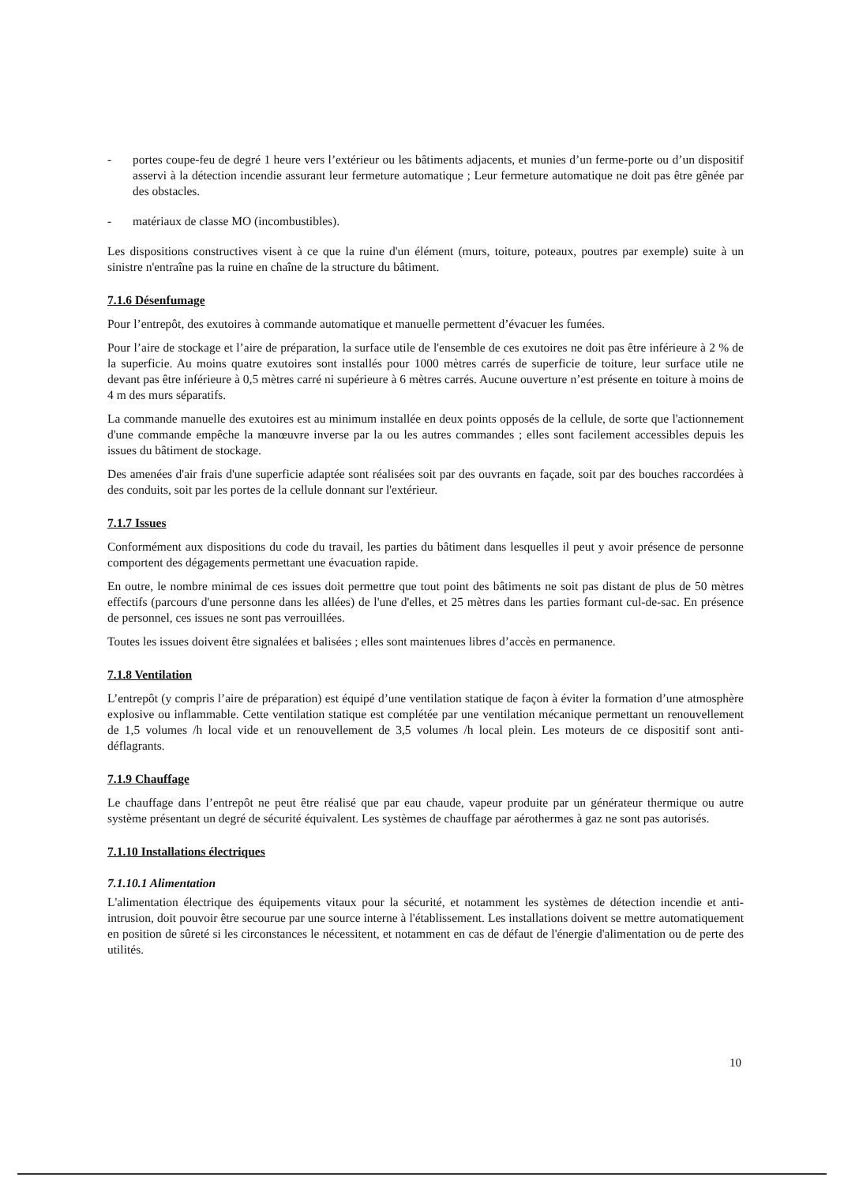- portes coupe-feu de degré 1 heure vers l’extérieur ou les bâtiments adjacents, et munies d’un ferme-porte ou d’un dispositif asservi à la détection incendie assurant leur fermeture automatique ; Leur fermeture automatique ne doit pas être gênée par des obstacles.
- matériaux de classe MO (incombustibles).
Les dispositions constructives visent à ce que la ruine d'un élément (murs, toiture, poteaux, poutres par exemple) suite à un sinistre n'entraîne pas la ruine en chaîne de la structure du bâtiment.
7.1.6 Désenfumage
Pour l’entrepôt, des exutoires à commande automatique et manuelle permettent d’évacuer les fumées.
Pour l’aire de stockage et l’aire de préparation, la surface utile de l'ensemble de ces exutoires ne doit pas être inférieure à 2 % de la superficie. Au moins quatre exutoires sont installés pour 1000 mètres carrés de superficie de toiture, leur surface utile ne devant pas être inférieure à 0,5 mètres carré ni supérieure à 6 mètres carrés. Aucune ouverture n’est présente en toiture à moins de 4 m des murs séparatifs.
La commande manuelle des exutoires est au minimum installée en deux points opposés de la cellule, de sorte que l'actionnement d'une commande empêche la manœuvre inverse par la ou les autres commandes ; elles sont facilement accessibles depuis les issues du bâtiment de stockage.
Des amenées d'air frais d'une superficie adaptée sont réalisées soit par des ouvrants en façade, soit par des bouches raccordées à des conduits, soit par les portes de la cellule donnant sur l'extérieur.
7.1.7 Issues
Conformément aux dispositions du code du travail, les parties du bâtiment dans lesquelles il peut y avoir présence de personne comportent des dégagements permettant une évacuation rapide.
En outre, le nombre minimal de ces issues doit permettre que tout point des bâtiments ne soit pas distant de plus de 50 mètres effectifs (parcours d'une personne dans les allées) de l'une d'elles, et 25 mètres dans les parties formant cul-de-sac. En présence de personnel, ces issues ne sont pas verrouillées.
Toutes les issues doivent être signalées et balisées ; elles sont maintenues libres d’accès en permanence.
7.1.8 Ventilation
L’entrepôt (y compris l’aire de préparation) est équipé d’une ventilation statique de façon à éviter la formation d’une atmosphère explosive ou inflammable. Cette ventilation statique est complétée par une ventilation mécanique permettant un renouvellement de 1,5 volumes /h local vide et un renouvellement de 3,5 volumes /h local plein. Les moteurs de ce dispositif sont anti-déflagrants.
7.1.9 Chauffage
Le chauffage dans l’entrepôt ne peut être réalisé que par eau chaude, vapeur produite par un générateur thermique ou autre système présentant un degré de sécurité équivalent. Les systèmes de chauffage par aérothermes à gaz ne sont pas autorisés.
7.1.10 Installations électriques
7.1.10.1 Alimentation
L'alimentation électrique des équipements vitaux pour la sécurité, et notamment les systèmes de détection incendie et anti-intrusion, doit pouvoir être secourue par une source interne à l'établissement. Les installations doivent se mettre automatiquement en position de sûreté si les circonstances le nécessitent, et notamment en cas de défaut de l'énergie d'alimentation ou de perte des utilités.
10